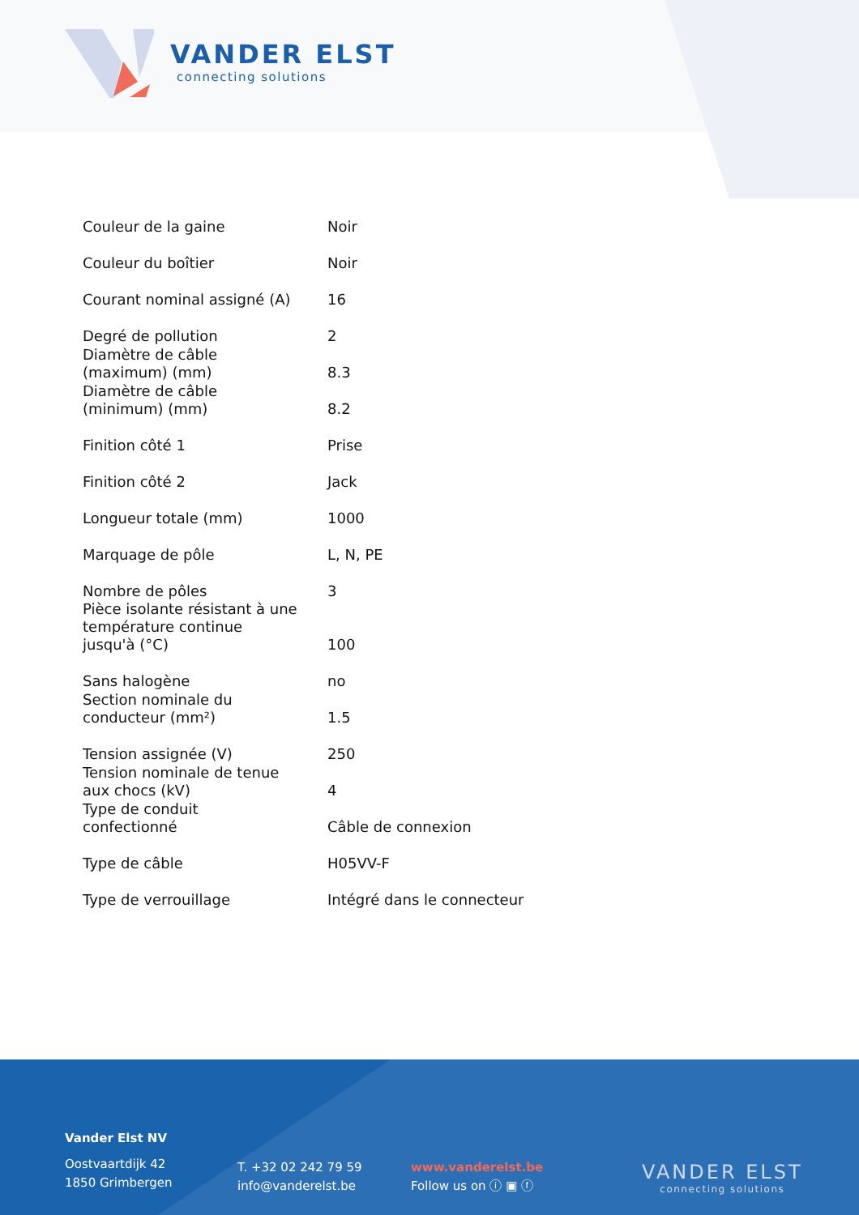VANDER ELST
connecting solutions
| Couleur de la gaine | Noir |
| Couleur du boîtier | Noir |
| Courant nominal assigné (A) | 16 |
| Degré de pollution | 2 |
| Diamètre de câble (maximum) (mm) | 8.3 |
| Diamètre de câble (minimum) (mm) | 8.2 |
| Finition côté 1 | Prise |
| Finition côté 2 | Jack |
| Longueur totale (mm) | 1000 |
| Marquage de pôle | L, N, PE |
| Nombre de pôles | 3 |
| Pièce isolante résistant à une température continue jusqu'à (°C) | 100 |
| Sans halogène | no |
| Section nominale du conducteur (mm²) | 1.5 |
| Tension assignée (V) | 250 |
| Tension nominale de tenue aux chocs (kV) | 4 |
| Type de conduit confectionné | Câble de connexion |
| Type de câble | H05VV-F |
| Type de verrouillage | Intégré dans le connecteur |
Vander Elst NV
Oostvaartdijk 42
1850 Grimbergen
T. +32 02 242 79 59
info@vanderelst.be
www.vanderelst.be
Follow us on ⓘ ▣ ⓕ
VANDER ELST
connecting solutions